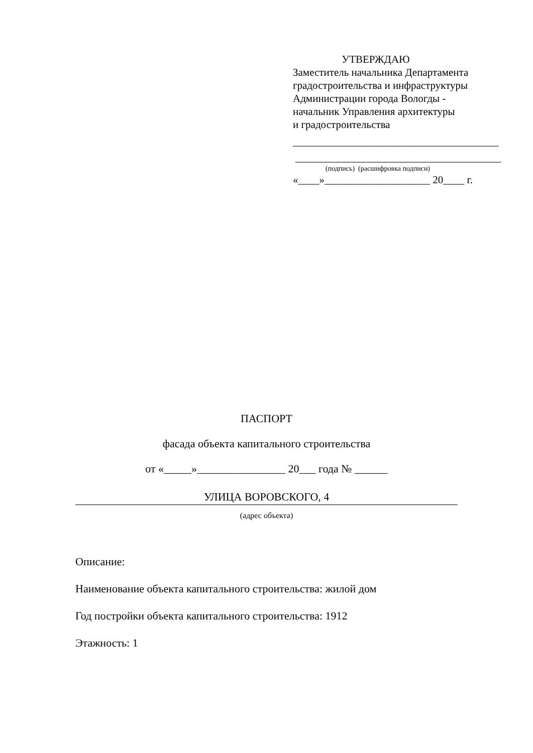УТВЕРЖДАЮ
Заместитель начальника Департамента
градостроительства и инфраструктуры
Администрации города Вологды -
начальник Управления архитектуры
и градостроительства
_______________________________________
_______________________________________
(подпись) (расшифровка подписи)
«____»____________________ 20____ г.
ПАСПОРТ
фасада объекта капитального строительства
от «_____»________________ 20___ года № ______
УЛИЦА ВОРОВСКОГО, 4
(адрес объекта)
Описание:
Наименование объекта капитального строительства: жилой дом
Год постройки объекта капитального строительства: 1912
Этажность: 1